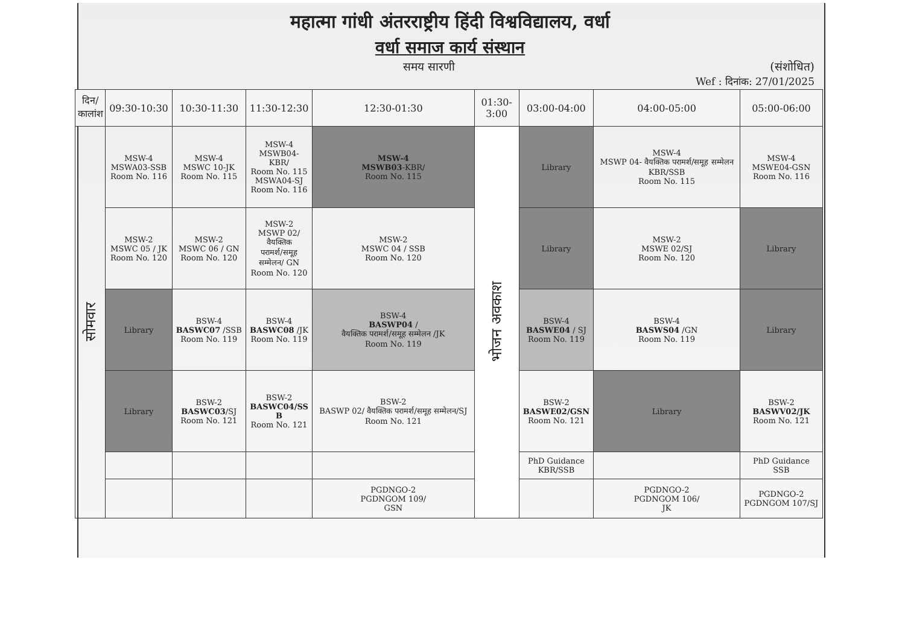महात्मा गांधी अंतरराष्ट्रीय हिंदी विश्वविद्यालय, वर्धा
वर्धा समाज कार्य संस्थान
समय सारणी (संशोधित)
Wef : दिनांक: 27/01/2025
| दिन/ कालांश | 09:30-10:30 | 10:30-11:30 | 11:30-12:30 | 12:30-01:30 | 01:30- 3:00 | 03:00-04:00 | 04:00-05:00 | 05:00-06:00 |
| --- | --- | --- | --- | --- | --- | --- | --- | --- |
| सोमवार | MSW-4 MSWA03-SSB Room No. 116 | MSW-4 MSWC 10-JK Room No. 115 | MSW-4 MSWB04- KBR/ Room No. 115 MSWA04-SJ Room No. 116 | MSW-4 MSWB03 -KBR/ Room No. 115 | भोजन अवकाश | Library | MSW-4 MSWP 04- वैयक्तिक परामर्श/समूह सम्मेलन KBR/SSB Room No. 115 | MSW-4 MSWE04-GSN Room No. 116 |
| | MSW-2 MSWC 05 / JK Room No. 120 | MSW-2 MSWC 06 / GN Room No. 120 | MSW-2 MSWP 02/ वैयक्तिक परामर्श/समूह सम्मेलन/ GN Room No. 120 | MSW-2 MSWC 04 / SSB Room No. 120 | | Library | MSW-2 MSWE 02/SJ Room No. 120 | Library |
| | Library | BSW-4 BASWC07 /SSB Room No. 119 | BSW-4 BASWC08 /JK Room No. 119 | BSW-4 BASWP04 / वैयक्तिक परामर्श/समूह सम्मेलन /JK Room No. 119 | | BSW-4 BASWE04 / SJ Room No. 119 | BSW-4 BASWS04 /GN Room No. 119 | Library |
| | Library | BSW-2 BASWC03 /SJ Room No. 121 | BSW-2 BASWC04/SS B Room No. 121 | BSW-2 BASWP 02/ वैयक्तिक परामर्श/समूह सम्मेलन/SJ Room No. 121 | | BSW-2 BASWE02/GSN Room No. 121 | Library | BSW-2 BASWV02/JK Room No. 121 |
| | | | | | | PhD Guidance KBR/SSB | | PhD Guidance SSB |
| | | | | PGDNGO-2 PGDNGOM 109/ GSN | | | PGDNGO-2 PGDNGOM 106/ JK | PGDNGO-2 PGDNGOM 107/SJ |